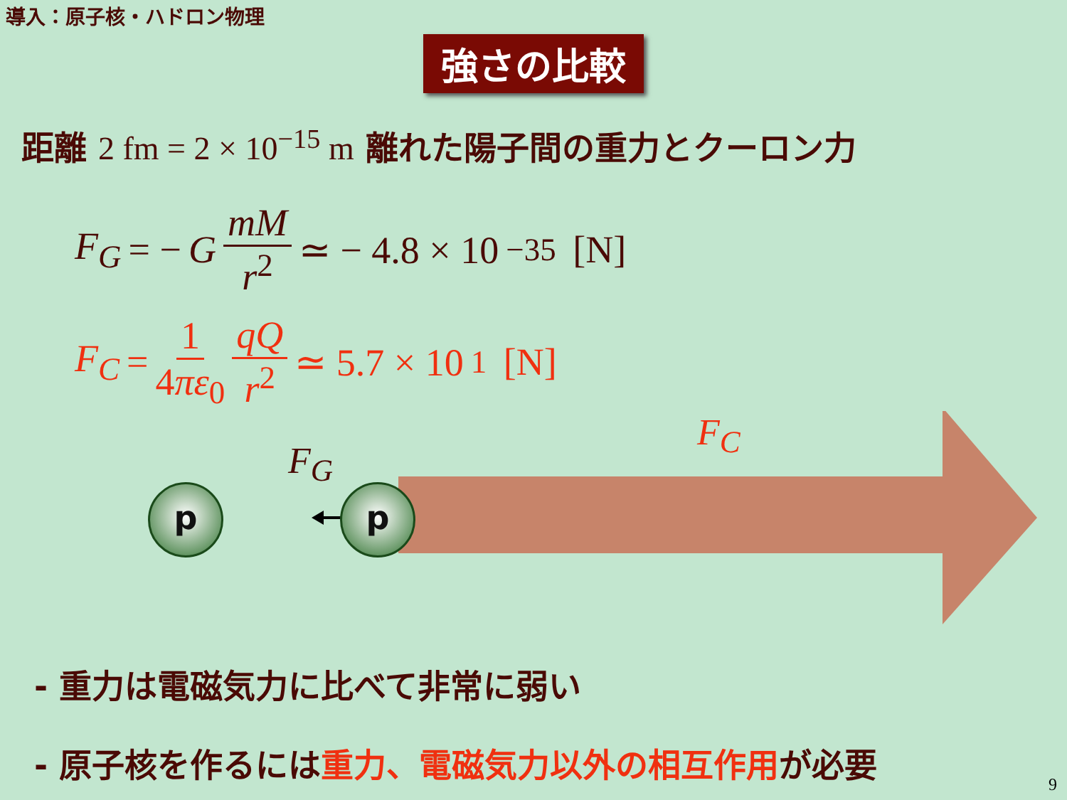導入：原子核・ハドロン物理
強さの比較
距離 2 fm = 2 × 10<sup>−15</sup> m 離れた陽子間の重力とクーロン力
F<sub>G</sub> = − G mM r<sup>2</sup> ≃ − 4.8 × 10<sup>−35</sup> [N]
F<sub>C</sub> = 1 4πε<sub>0</sub> qQ r<sup>2</sup> ≃ 5.7 × 10<sup>1</sup> [N]
F<sub>G</sub>
F<sub>C</sub>
p p
- 重力は電磁気力に比べて非常に弱い
- 原子核を作るには重力、電磁気力以外の相互作用が必要
9